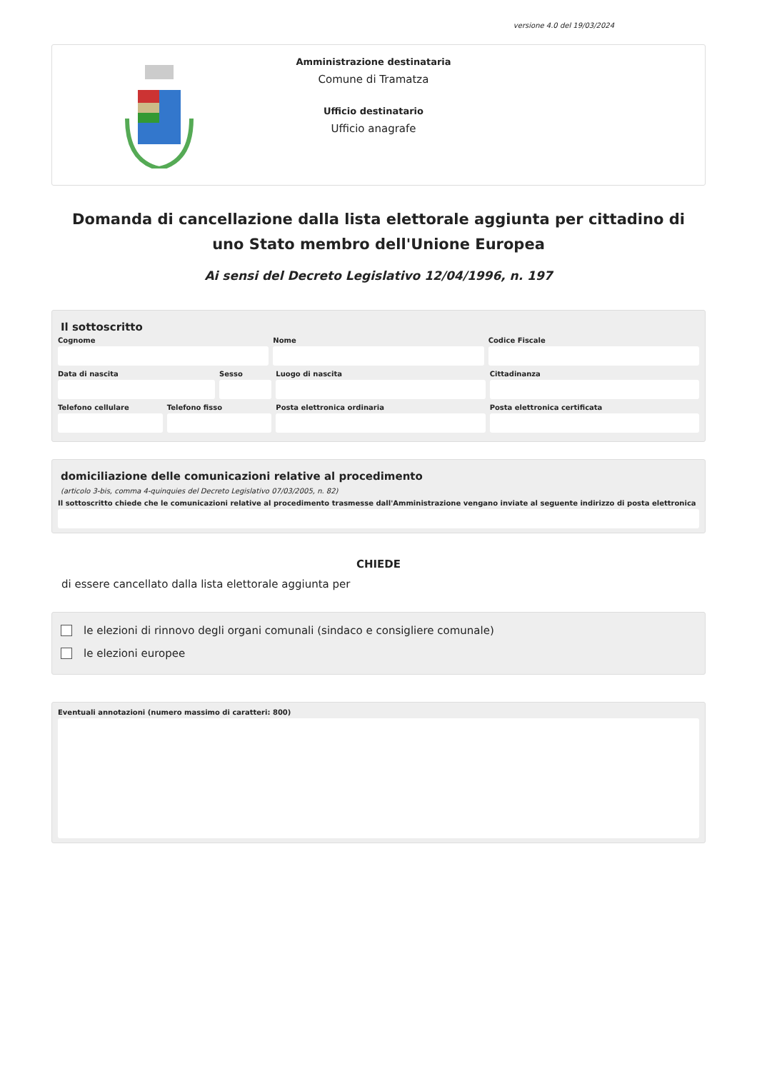versione 4.0 del 19/03/2024
Amministrazione destinataria
Comune di Tramatza
Ufficio destinatario
Ufficio anagrafe
Domanda di cancellazione dalla lista elettorale aggiunta per cittadino di uno Stato membro dell'Unione Europea
Ai sensi del Decreto Legislativo 12/04/1996, n. 197
Il sottoscritto
Cognome Nome Codice Fiscale
Data di nascita Sesso Luogo di nascita Cittadinanza
Telefono cellulare Telefono fisso Posta elettronica ordinaria Posta elettronica certificata
domiciliazione delle comunicazioni relative al procedimento
(articolo 3-bis, comma 4-quinquies del Decreto Legislativo 07/03/2005, n. 82)
Il sottoscritto chiede che le comunicazioni relative al procedimento trasmesse dall'Amministrazione vengano inviate al seguente indirizzo di posta elettronica
CHIEDE
di essere cancellato dalla lista elettorale aggiunta per
le elezioni di rinnovo degli organi comunali (sindaco e consigliere comunale)
le elezioni europee
Eventuali annotazioni (numero massimo di caratteri: 800)